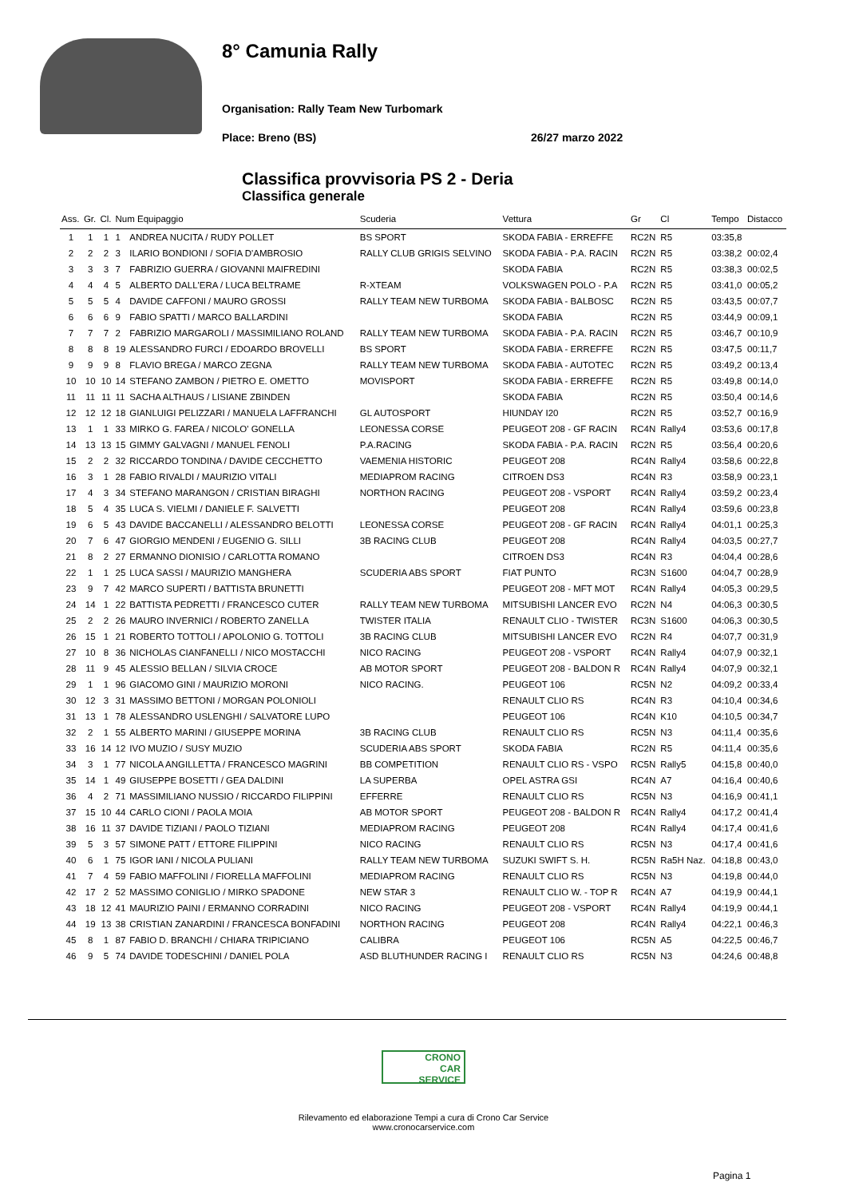8° Camunia Rally
Organisation: Rally Team New Turbomark
Place: Breno (BS) 26/27 marzo 2022
Classifica provvisoria PS 2 - Deria
Classifica generale
| Ass. | Gr. | Cl. | Num Equipaggio | | Scuderia | Vettura | Gr | Cl | Tempo | Distacco |
| --- | --- | --- | --- | --- | --- | --- | --- | --- | --- | --- |
| 1 | 1 | 1 | 1 | ANDREA NUCITA / RUDY POLLET | BS SPORT | SKODA FABIA - ERREFFE | RC2N | R5 | 03:35,8 | |
| 2 | 2 | 2 | 3 | ILARIO BONDIONI / SOFIA D'AMBROSIO | RALLY CLUB GRIGIS SELVINO | SKODA FABIA - P.A. RACIN | RC2N | R5 | 03:38,2 | 00:02,4 |
| 3 | 3 | 3 | 7 | FABRIZIO GUERRA / GIOVANNI MAIFREDINI | | SKODA FABIA | RC2N | R5 | 03:38,3 | 00:02,5 |
| 4 | 4 | 4 | 5 | ALBERTO DALL'ERA / LUCA BELTRAME | R-XTEAM | VOLKSWAGEN POLO - P.A | RC2N | R5 | 03:41,0 | 00:05,2 |
| 5 | 5 | 5 | 4 | DAVIDE CAFFONI / MAURO GROSSI | RALLY TEAM NEW TURBOMA | SKODA FABIA - BALBOSC | RC2N | R5 | 03:43,5 | 00:07,7 |
| 6 | 6 | 6 | 9 | FABIO SPATTI / MARCO BALLARDINI | | SKODA FABIA | RC2N | R5 | 03:44,9 | 00:09,1 |
| 7 | 7 | 7 | 2 | FABRIZIO MARGAROLI / MASSIMILIANO ROLAND | RALLY TEAM NEW TURBOMA | SKODA FABIA - P.A. RACIN | RC2N | R5 | 03:46,7 | 00:10,9 |
| 8 | 8 | 8 | 19 | ALESSANDRO FURCI / EDOARDO BROVELLI | BS SPORT | SKODA FABIA - ERREFFE | RC2N | R5 | 03:47,5 | 00:11,7 |
| 9 | 9 | 9 | 8 | FLAVIO BREGA / MARCO ZEGNA | RALLY TEAM NEW TURBOMA | SKODA FABIA - AUTOTEC | RC2N | R5 | 03:49,2 | 00:13,4 |
| 10 | 10 | 10 | 14 | STEFANO ZAMBON / PIETRO E. OMETTO | MOVISPORT | SKODA FABIA - ERREFFE | RC2N | R5 | 03:49,8 | 00:14,0 |
| 11 | 11 | 11 | 11 | SACHA ALTHAUS / LISIANE ZBINDEN | | SKODA FABIA | RC2N | R5 | 03:50,4 | 00:14,6 |
| 12 | 12 | 12 | 18 | GIANLUIGI PELIZZARI / MANUELA LAFFRANCHI | GL AUTOSPORT | HIUNDAY I20 | RC2N | R5 | 03:52,7 | 00:16,9 |
| 13 | 1 | 1 | 33 | MIRKO G. FAREA / NICOLO' GONELLA | LEONESSA CORSE | PEUGEOT 208 - GF RACIN | RC4N | Rally4 | 03:53,6 | 00:17,8 |
| 14 | 13 | 13 | 15 | GIMMY GALVAGNI / MANUEL FENOLI | P.A.RACING | SKODA FABIA - P.A. RACIN | RC2N | R5 | 03:56,4 | 00:20,6 |
| 15 | 2 | 2 | 32 | RICCARDO TONDINA / DAVIDE CECCHETTO | VAEMENIA HISTORIC | PEUGEOT 208 | RC4N | Rally4 | 03:58,6 | 00:22,8 |
| 16 | 3 | 1 | 28 | FABIO RIVALDI / MAURIZIO VITALI | MEDIAPROM RACING | CITROEN DS3 | RC4N | R3 | 03:58,9 | 00:23,1 |
| 17 | 4 | 3 | 34 | STEFANO MARANGON / CRISTIAN BIRAGHI | NORTHON RACING | PEUGEOT 208 - VSPORT | RC4N | Rally4 | 03:59,2 | 00:23,4 |
| 18 | 5 | 4 | 35 | LUCA S. VIELMI / DANIELE F. SALVETTI | | PEUGEOT 208 | RC4N | Rally4 | 03:59,6 | 00:23,8 |
| 19 | 6 | 5 | 43 | DAVIDE BACCANELLI / ALESSANDRO BELOTTI | LEONESSA CORSE | PEUGEOT 208 - GF RACIN | RC4N | Rally4 | 04:01,1 | 00:25,3 |
| 20 | 7 | 6 | 47 | GIORGIO MENDENI / EUGENIO G. SILLI | 3B RACING CLUB | PEUGEOT 208 | RC4N | Rally4 | 04:03,5 | 00:27,7 |
| 21 | 8 | 2 | 27 | ERMANNO DIONISIO / CARLOTTA ROMANO | | CITROEN DS3 | RC4N | R3 | 04:04,4 | 00:28,6 |
| 22 | 1 | 1 | 25 | LUCA SASSI / MAURIZIO MANGHERA | SCUDERIA ABS SPORT | FIAT PUNTO | RC3N | S1600 | 04:04,7 | 00:28,9 |
| 23 | 9 | 7 | 42 | MARCO SUPERTI / BATTISTA BRUNETTI | | PEUGEOT 208 - MFT MOT | RC4N | Rally4 | 04:05,3 | 00:29,5 |
| 24 | 14 | 1 | 22 | BATTISTA PEDRETTI / FRANCESCO CUTER | RALLY TEAM NEW TURBOMA | MITSUBISHI LANCER EVO | RC2N | N4 | 04:06,3 | 00:30,5 |
| 25 | 2 | 2 | 26 | MAURO INVERNICI / ROBERTO ZANELLA | TWISTER ITALIA | RENAULT CLIO - TWISTER | RC3N | S1600 | 04:06,3 | 00:30,5 |
| 26 | 15 | 1 | 21 | ROBERTO TOTTOLI / APOLONIO G. TOTTOLI | 3B RACING CLUB | MITSUBISHI LANCER EVO | RC2N | R4 | 04:07,7 | 00:31,9 |
| 27 | 10 | 8 | 36 | NICHOLAS CIANFANELLI / NICO MOSTACCHI | NICO RACING | PEUGEOT 208 - VSPORT | RC4N | Rally4 | 04:07,9 | 00:32,1 |
| 28 | 11 | 9 | 45 | ALESSIO BELLAN / SILVIA CROCE | AB MOTOR SPORT | PEUGEOT 208 - BALDON R | RC4N | Rally4 | 04:07,9 | 00:32,1 |
| 29 | 1 | 1 | 96 | GIACOMO GINI / MAURIZIO MORONI | NICO RACING. | PEUGEOT 106 | RC5N | N2 | 04:09,2 | 00:33,4 |
| 30 | 12 | 3 | 31 | MASSIMO BETTONI / MORGAN POLONIOLI | | RENAULT CLIO RS | RC4N | R3 | 04:10,4 | 00:34,6 |
| 31 | 13 | 1 | 78 | ALESSANDRO USLENGHI / SALVATORE LUPO | | PEUGEOT 106 | RC4N | K10 | 04:10,5 | 00:34,7 |
| 32 | 2 | 1 | 55 | ALBERTO MARINI / GIUSEPPE MORINA | 3B RACING CLUB | RENAULT CLIO RS | RC5N | N3 | 04:11,4 | 00:35,6 |
| 33 | 16 | 14 | 12 | IVO MUZIO / SUSY MUZIO | SCUDERIA ABS SPORT | SKODA FABIA | RC2N | R5 | 04:11,4 | 00:35,6 |
| 34 | 3 | 1 | 77 | NICOLA ANGILLETTA / FRANCESCO MAGRINI | BB COMPETITION | RENAULT CLIO RS - VSPO | RC5N | Rally5 | 04:15,8 | 00:40,0 |
| 35 | 14 | 1 | 49 | GIUSEPPE BOSETTI / GEA DALDINI | LA SUPERBA | OPEL ASTRA GSI | RC4N | A7 | 04:16,4 | 00:40,6 |
| 36 | 4 | 2 | 71 | MASSIMILIANO NUSSIO / RICCARDO FILIPPINI | EFFERRE | RENAULT CLIO RS | RC5N | N3 | 04:16,9 | 00:41,1 |
| 37 | 15 | 10 | 44 | CARLO CIONI / PAOLA MOIA | AB MOTOR SPORT | PEUGEOT 208 - BALDON R | RC4N | Rally4 | 04:17,2 | 00:41,4 |
| 38 | 16 | 11 | 37 | DAVIDE TIZIANI / PAOLO TIZIANI | MEDIAPROM RACING | PEUGEOT 208 | RC4N | Rally4 | 04:17,4 | 00:41,6 |
| 39 | 5 | 3 | 57 | SIMONE PATT / ETTORE FILIPPINI | NICO RACING | RENAULT CLIO RS | RC5N | N3 | 04:17,4 | 00:41,6 |
| 40 | 6 | 1 | 75 | IGOR IANI / NICOLA PULIANI | RALLY TEAM NEW TURBOMA | SUZUKI SWIFT S. H. | RC5N | Ra5H Naz. | 04:18,8 | 00:43,0 |
| 41 | 7 | 4 | 59 | FABIO MAFFOLINI / FIORELLA MAFFOLINI | MEDIAPROM RACING | RENAULT CLIO RS | RC5N | N3 | 04:19,8 | 00:44,0 |
| 42 | 17 | 2 | 52 | MASSIMO CONIGLIO / MIRKO SPADONE | NEW STAR 3 | RENAULT CLIO W. - TOP R | RC4N | A7 | 04:19,9 | 00:44,1 |
| 43 | 18 | 12 | 41 | MAURIZIO PAINI / ERMANNO CORRADINI | NICO RACING | PEUGEOT 208 - VSPORT | RC4N | Rally4 | 04:19,9 | 00:44,1 |
| 44 | 19 | 13 | 38 | CRISTIAN ZANARDINI / FRANCESCA BONFADINI | NORTHON RACING | PEUGEOT 208 | RC4N | Rally4 | 04:22,1 | 00:46,3 |
| 45 | 8 | 1 | 87 | FABIO D. BRANCHI / CHIARA TRIPICIANO | CALIBRA | PEUGEOT 106 | RC5N | A5 | 04:22,5 | 00:46,7 |
| 46 | 9 | 5 | 74 | DAVIDE TODESCHINI / DANIEL POLA | ASD BLUTHUNDER RACING I | RENAULT CLIO RS | RC5N | N3 | 04:24,6 | 00:48,8 |
CRONO
CAR
SERVICE
Rilevamento ed elaborazione Tempi a cura di Crono Car Service
www.cronocarservice.com
Pagina 1